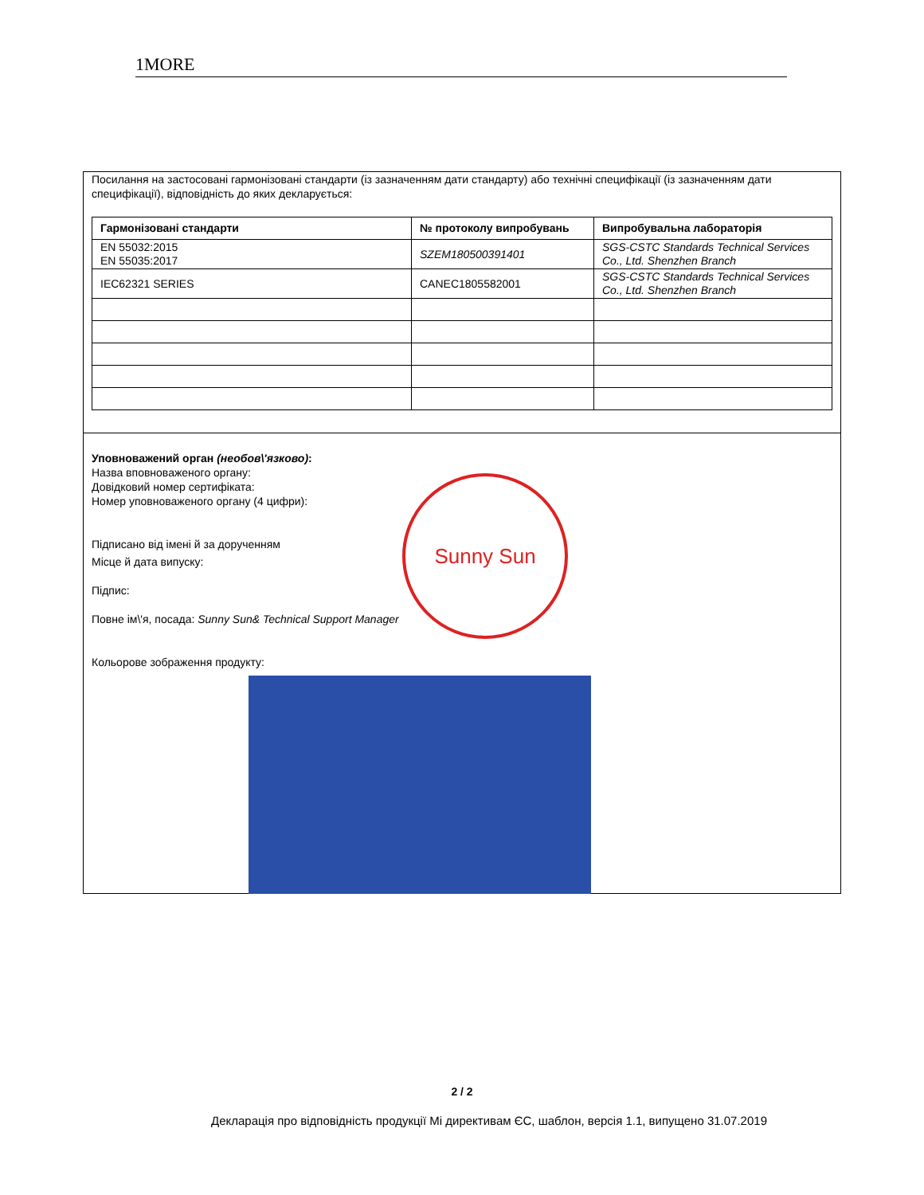1MORE
Посилання на застосовані гармонізовані стандарти (із зазначенням дати стандарту) або технічні специфікації (із зазначенням дати специфікації), відповідність до яких декларується:
| Гармонізовані стандарти | № протоколу випробувань | Випробувальна лабораторія |
| --- | --- | --- |
| EN 55032:2015 EN 55035:2017 | SZEM180500391401 | SGS-CSTC Standards Technical Services Co., Ltd. Shenzhen Branch |
| IEC62321 SERIES | CANEC1805582001 | SGS-CSTC Standards Technical Services Co., Ltd. Shenzhen Branch |
Sunny Sun
Уповноважений орган (необов\'язково):
Назва вповноваженого органу:
Довідковий номер сертифіката:
Номер уповноваженого органу (4 цифри):
Підписано від імені й за дорученням
Місце й дата випуску:
Підпис:
Повне ім\'я, посада: Sunny Sun& Technical Support Manager
Кольорове зображення продукту:
2 / 2
Декларація про відповідність продукції Mi директивам ЄС, шаблон, версія 1.1, випущено 31.07.2019